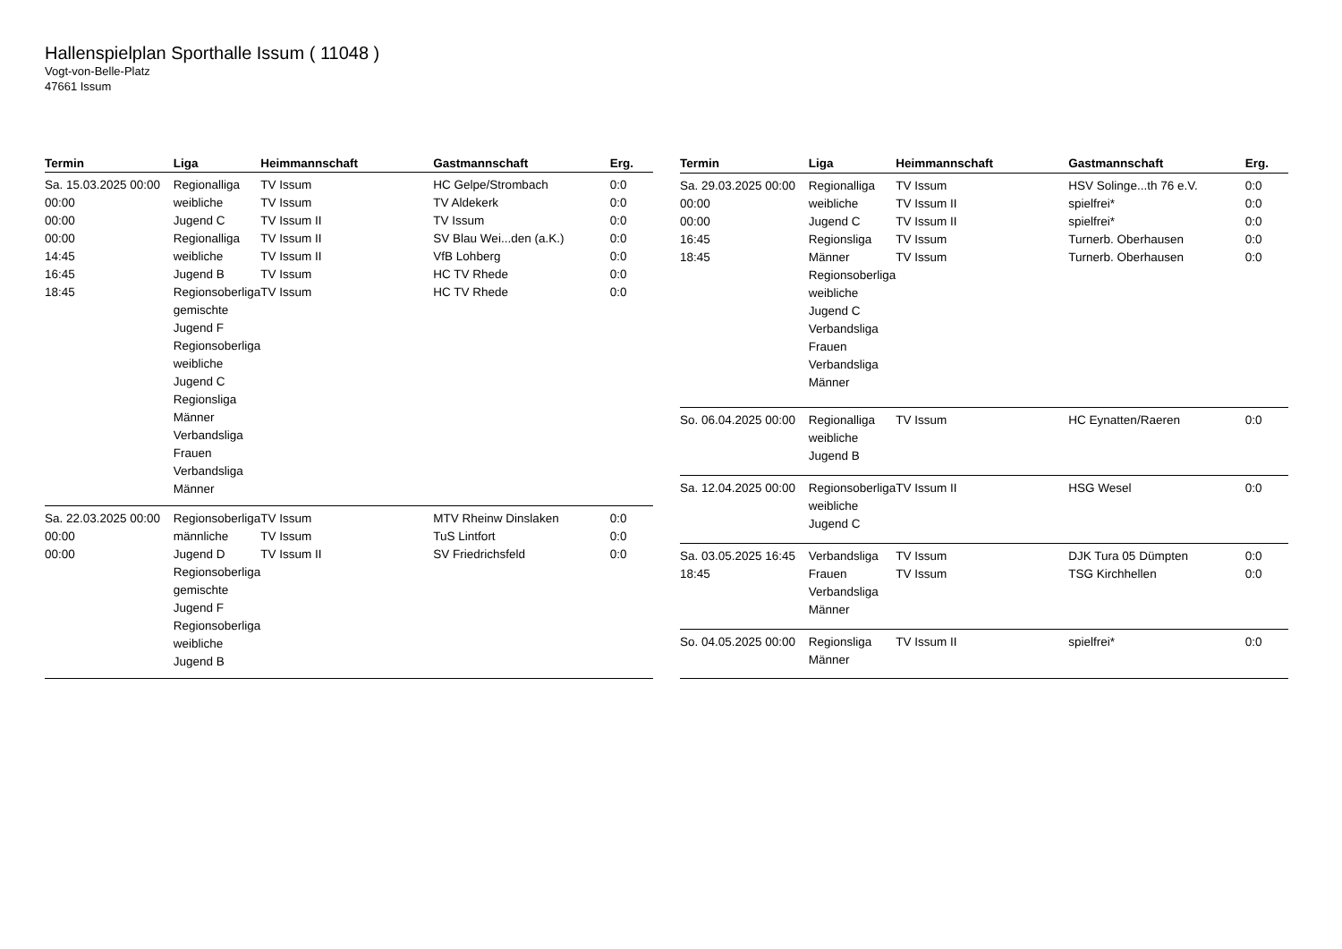Hallenspielplan Sporthalle Issum ( 11048 )
Vogt-von-Belle-Platz
47661 Issum
| Termin | Liga | Heimmannschaft | Gastmannschaft | Erg. |
| --- | --- | --- | --- | --- |
| Sa. 15.03.2025 00:00 00:00 00:00 00:00 14:45 16:45 18:45 | Regionalliga weibliche Jugend C Regionalliga weibliche Jugend B Regionsoberliga gemischte Jugend F Regionsoberliga weibliche Jugend C Regionsliga Männer Verbandsliga Frauen Verbandsliga Männer | TV Issum TV Issum TV Issum II TV Issum II TV Issum II TV Issum TV Issum | HC Gelpe/Strombach TV Aldekerk TV Issum SV Blau Wei...den (a.K.) VfB Lohberg HC TV Rhede HC TV Rhede | 0:0 0:0 0:0 0:0 0:0 0:0 0:0 |
| Sa. 22.03.2025 00:00 00:00 00:00 | Regionsoberliga männliche Jugend D Regionsoberliga gemischte Jugend F Regionsoberliga weibliche Jugend B | TV Issum TV Issum TV Issum II | MTV Rheinw Dinslaken TuS Lintfort SV Friedrichsfeld | 0:0 0:0 0:0 |
| Termin | Liga | Heimmannschaft | Gastmannschaft | Erg. |
| --- | --- | --- | --- | --- |
| Sa. 29.03.2025 00:00 00:00 00:00 16:45 18:45 | Regionalliga weibliche Jugend C Regionsliga Männer Regionsoberliga weibliche Jugend C Verbandsliga Frauen Verbandsliga Männer | TV Issum TV Issum II TV Issum II TV Issum TV Issum | HSV Solinge...th 76 e.V. spielfrei* spielfrei* Turnerb. Oberhausen Turnerb. Oberhausen | 0:0 0:0 0:0 0:0 0:0 |
| So. 06.04.2025 00:00 | Regionalliga weibliche Jugend B | TV Issum | HC Eynatten/Raeren | 0:0 |
| Sa. 12.04.2025 00:00 | Regionsoberliga weibliche Jugend C | TV Issum II | HSG Wesel | 0:0 |
| Sa. 03.05.2025 16:45 18:45 | Verbandsliga Frauen Verbandsliga Männer | TV Issum TV Issum | DJK Tura 05 Dümpten TSG Kirchhellen | 0:0 0:0 |
| So. 04.05.2025 00:00 | Regionsliga Männer | TV Issum II | spielfrei* | 0:0 |